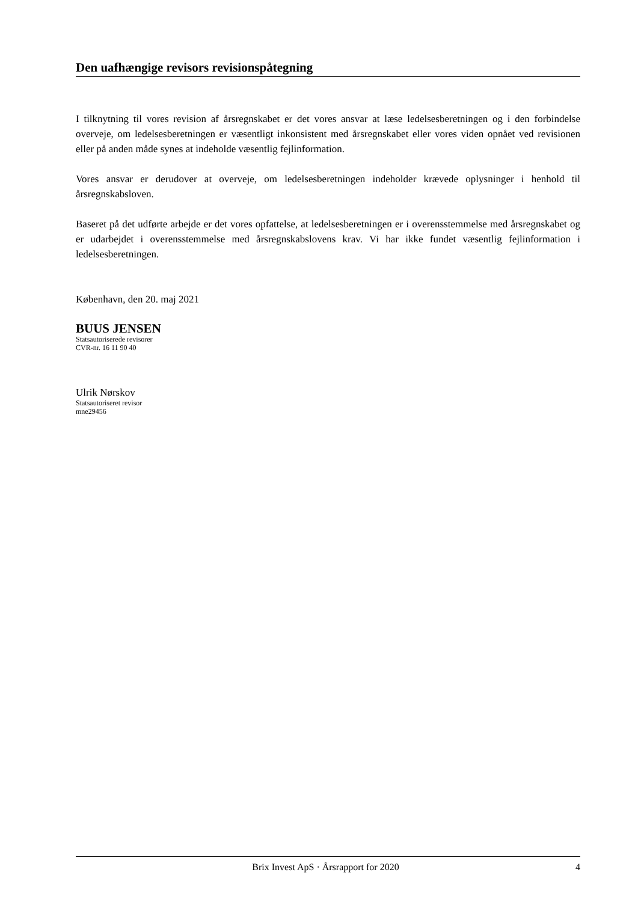Den uafhængige revisors revisionspåtegning
I tilknytning til vores revision af årsregnskabet er det vores ansvar at læse ledelsesberetningen og i den forbindelse overveje, om ledelsesberetningen er væsentligt inkonsistent med årsregnskabet eller vores viden opnået ved revisionen eller på anden måde synes at indeholde væsentlig fejlinformation.
Vores ansvar er derudover at overveje, om ledelsesberetningen indeholder krævede oplysninger i henhold til årsregnskabsloven.
Baseret på det udførte arbejde er det vores opfattelse, at ledelsesberetningen er i overensstemmelse med årsregnskabet og er udarbejdet i overensstemmelse med årsregnskabslovens krav. Vi har ikke fundet væsentlig fejlinformation i ledelsesberetningen.
København, den 20. maj 2021
BUUS JENSEN
Statsautoriserede revisorer
CVR-nr. 16 11 90 40
Ulrik Nørskov
Statsautoriseret revisor
mne29456
Brix Invest ApS · Årsrapport for 2020 4